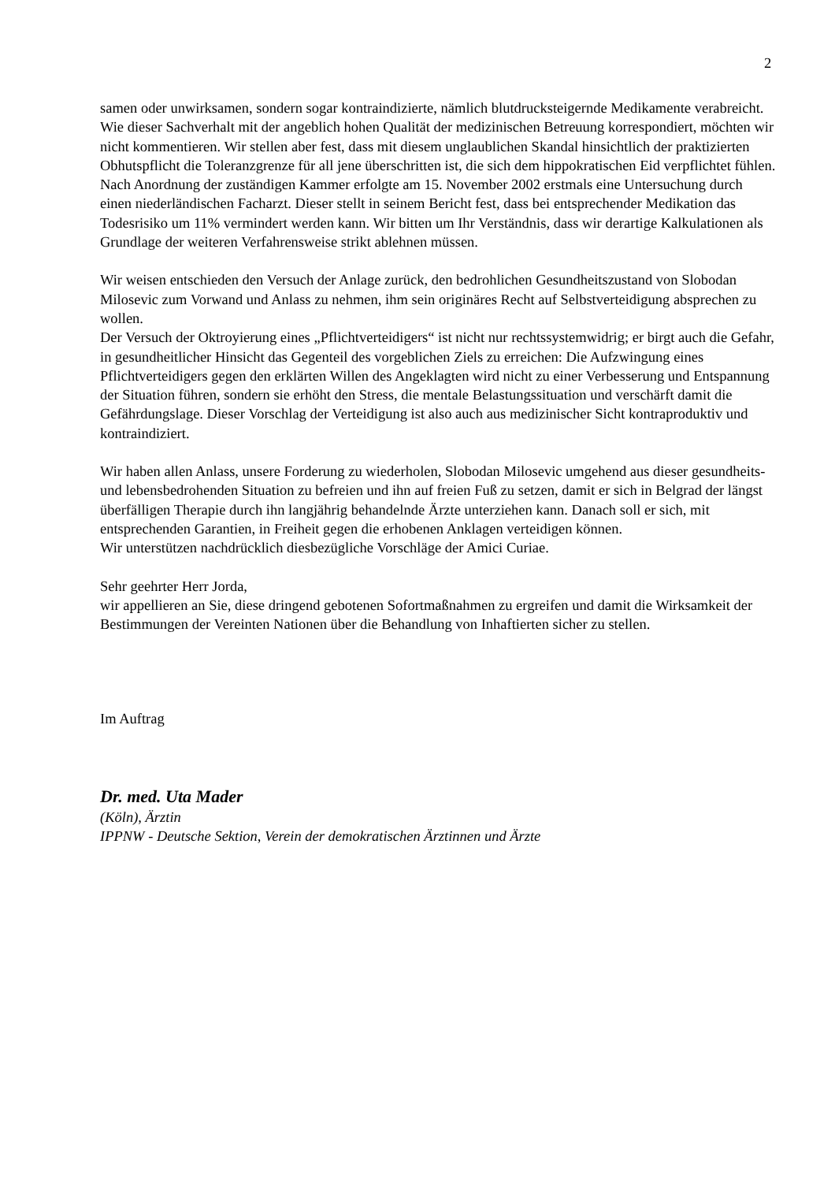2
samen oder unwirksamen, sondern sogar kontraindizierte, nämlich blutdrucksteigernde Medikamente verabreicht.
Wie dieser Sachverhalt mit der angeblich hohen Qualität der medizinischen Betreuung korrespondiert, möchten wir nicht kommentieren. Wir stellen aber fest, dass mit diesem unglaublichen Skandal hinsichtlich der praktizierten Obhutspflicht die Toleranzgrenze für all jene überschritten ist, die sich dem hippokratischen Eid verpflichtet fühlen.
Nach Anordnung der zuständigen Kammer erfolgte am 15. November 2002 erstmals eine Untersuchung durch einen niederländischen Facharzt. Dieser stellt in seinem Bericht fest, dass bei entsprechender Medikation das Todesrisiko um 11% vermindert werden kann. Wir bitten um Ihr Verständnis, dass wir derartige Kalkulationen als Grundlage der weiteren Verfahrensweise strikt ablehnen müssen.
Wir weisen entschieden den Versuch der Anlage zurück, den bedrohlichen Gesundheitszustand von Slobodan Milosevic zum Vorwand und Anlass zu nehmen, ihm sein originäres Recht auf Selbstverteidigung absprechen zu wollen.
Der Versuch der Oktroyierung eines „Pflichtverteidigers“ ist nicht nur rechtssystemwidrig; er birgt auch die Gefahr, in gesundheitlicher Hinsicht das Gegenteil des vorgeblichen Ziels zu erreichen: Die Aufzwingung eines Pflichtverteidigers gegen den erklärten Willen des Angeklagten wird nicht zu einer Verbesserung und Entspannung der Situation führen, sondern sie erhöht den Stress, die mentale Belastungssituation und verschärft damit die Gefährdungslage. Dieser Vorschlag der Verteidigung ist also auch aus medizinischer Sicht kontraproduktiv und kontraindiziert.
Wir haben allen Anlass, unsere Forderung zu wiederholen, Slobodan Milosevic umgehend aus dieser gesundheits- und lebensbedrohenden Situation zu befreien und ihn auf freien Fuß zu setzen, damit er sich in Belgrad der längst überfälligen Therapie durch ihn langjährig behandelnde Ärzte unterziehen kann. Danach soll er sich, mit entsprechenden Garantien, in Freiheit gegen die erhobenen Anklagen verteidigen können.
Wir unterstützen nachdrücklich diesbezügliche Vorschläge der Amici Curiae.
Sehr geehrter Herr Jorda,
wir appellieren an Sie, diese dringend gebotenen Sofortmaßnahmen zu ergreifen und damit die Wirksamkeit der Bestimmungen der Vereinten Nationen über die Behandlung von Inhaftierten sicher zu stellen.
Im Auftrag
Dr. med. Uta Mader
(Köln), Ärztin
IPPNW - Deutsche Sektion, Verein der demokratischen Ärztinnen und Ärzte